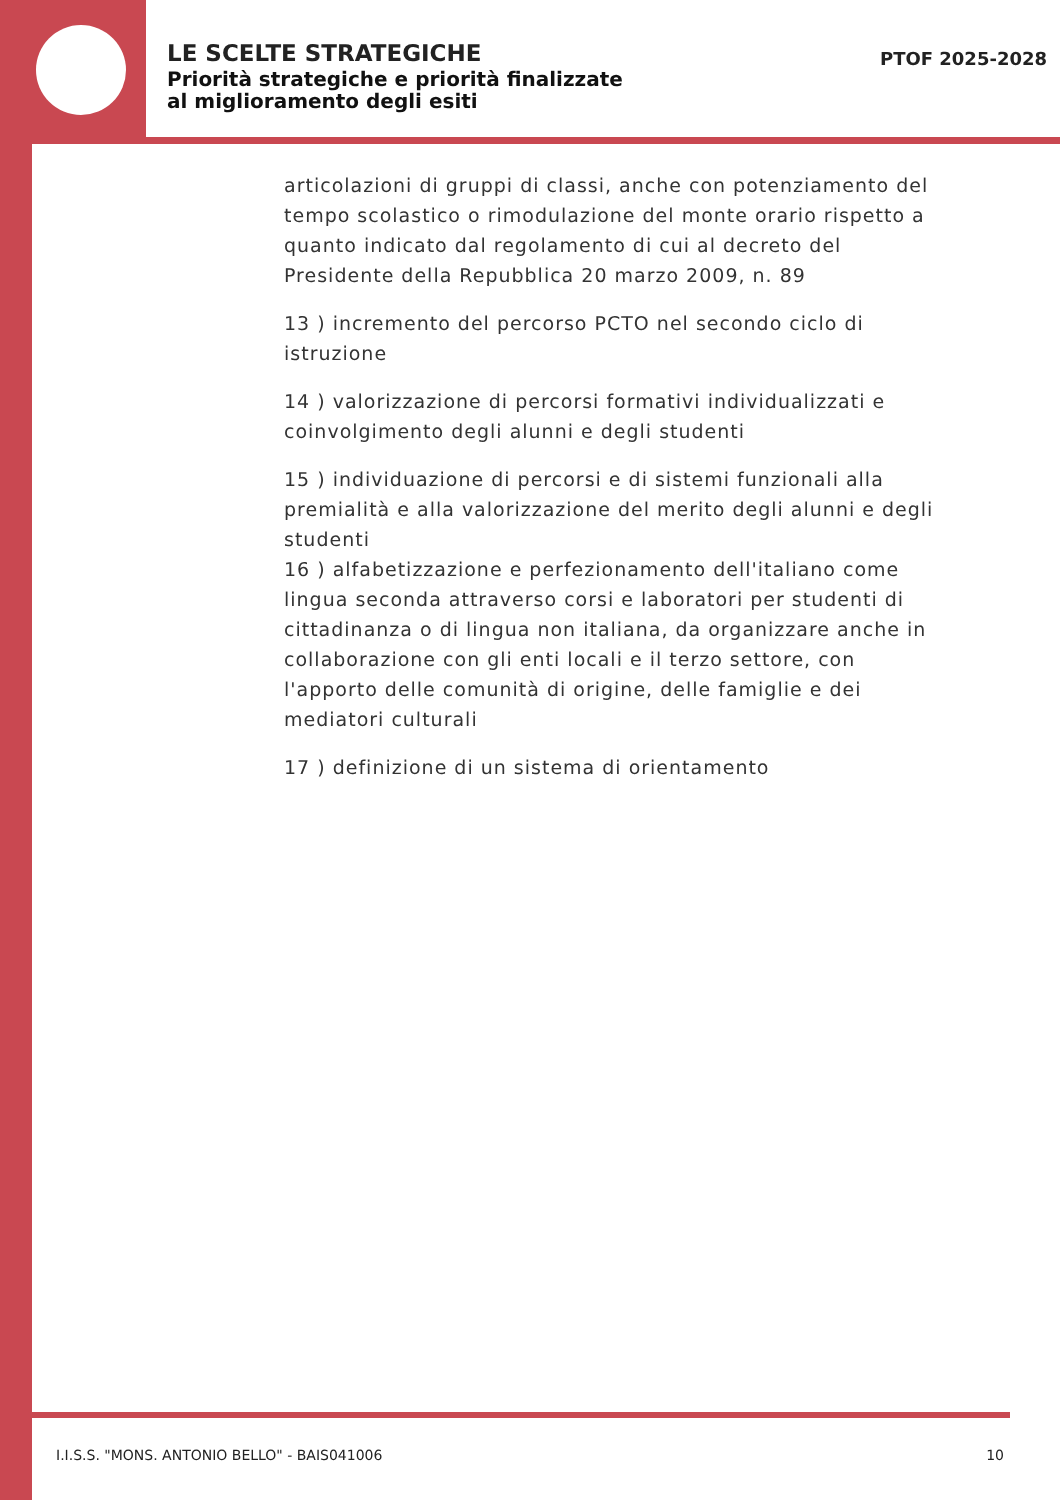LE SCELTE STRATEGICHE
Priorità strategiche e priorità finalizzate al miglioramento degli esiti
PTOF 2025-2028
articolazioni di gruppi di classi, anche con potenziamento del tempo scolastico o rimodulazione del monte orario rispetto a quanto indicato dal regolamento di cui al decreto del Presidente della Repubblica 20 marzo 2009, n. 89
13 ) incremento del percorso PCTO nel secondo ciclo di istruzione
14 ) valorizzazione di percorsi formativi individualizzati e coinvolgimento degli alunni e degli studenti
15 ) individuazione di percorsi e di sistemi funzionali alla premialità e alla valorizzazione del merito degli alunni e degli studenti
16 ) alfabetizzazione e perfezionamento dell'italiano come lingua seconda attraverso corsi e laboratori per studenti di cittadinanza o di lingua non italiana, da organizzare anche in collaborazione con gli enti locali e il terzo settore, con l'apporto delle comunità di origine, delle famiglie e dei mediatori culturali
17 ) definizione di un sistema di orientamento
I.I.S.S. "MONS. ANTONIO BELLO" - BAIS041006 10